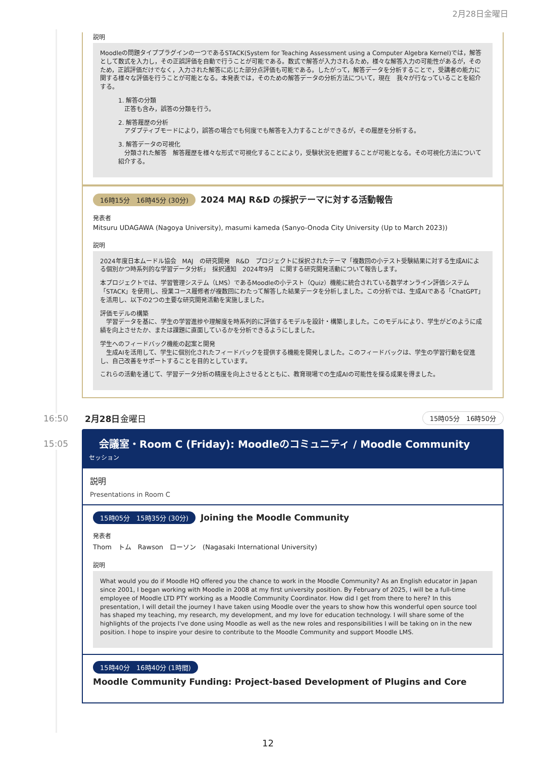2月28日金曜日
説明
Moodleの問題タイププラグインの一つであるSTACK(System for Teaching Assessment using a Computer Algebra Kernel)では，解答として数式を入力し，その正誤評価を自動で行うことが可能である。数式で解答が入力されるため，様々な解答入力の可能性があるが，そのため，正誤評価だけでなく，入力された解答に応じた部分点評価も可能である。したがって，解答データを分析することで，受講者の能力に関する様々な評価を行うことが可能となる。本発表では，そのための解答データの分析方法について，現在　我々が行なっていることを紹介する。
1. 解答の分類
　正答も含み，誤答の分類を行う。
2. 解答履歴の分析
　アダプティブモードにより，誤答の場合でも何度でも解答を入力することができるが，その履歴を分析する。
3. 解答データの可視化
　分類された解答　解答履歴を様々な形式で可視化することにより，受験状況を把握することが可能となる。その可視化方法について紹介する。
16時15分　16時45分 (30分) 2024 MAJ R&D の採択テーマに対する活動報告
発表者
Mitsuru UDAGAWA (Nagoya University), masumi kameda (Sanyo-Onoda City University (Up to March 2023))
説明
2024年度日本ムードル協会　MAJ　の研究開発　R&D　プロジェクトに採択されたテーマ「複数回の小テスト受験結果に対する生成AIによる個別かつ時系列的な学習データ分析」　採択通知　2024年9月　に関する研究開発活動について報告します。
本プロジェクトでは、学習管理システム（LMS）であるMoodleの小テスト（Quiz）機能に統合されている数学オンライン評価システム「STACK」を使用し、授業コース履修者が複数回にわたって解答した結果データを分析しました。この分析では、生成AIである「ChatGPT」を活用し、以下の2つの主要な研究開発活動を実施しました。
評価モデルの構築
　学習データを基に、学生の学習進捗や理解度を時系列的に評価するモデルを設計・構築しました。このモデルにより、学生がどのように成績を向上させたか、または課題に直面しているかを分析できるようにしました。
学生へのフィードバック機能の起案と開発
　生成AIを活用して、学生に個別化されたフィードバックを提供する機能を開発しました。このフィードバックは、学生の学習行動を促進し、自己改善をサポートすることを目的としています。
これらの活動を通じて、学習データ分析の精度を向上させるとともに、教育現場での生成AIの可能性を探る成果を得ました。
16:50
15:05
2月28日金曜日 15時05分　16時50分
会議室・Room C (Friday): Moodleのコミュニティ / Moodle Community
セッション
説明
Presentations in Room C
15時05分　15時35分 (30分) Joining the Moodle Community
発表者
Thom　トム　Rawson　ローソン　(Nagasaki International University)
説明
What would you do if Moodle HQ offered you the chance to work in the Moodle Community? As an English educator in Japan since 2001, I began working with Moodle in 2008 at my first university position. By February of 2025, I will be a full-time employee of Moodle LTD PTY working as a Moodle Community Coordinator. How did I get from there to here? In this presentation, I will detail the journey I have taken using Moodle over the years to show how this wonderful open source tool has shaped my teaching, my research, my development, and my love for education technology. I will share some of the highlights of the projects I've done using Moodle as well as the new roles and responsibilities I will be taking on in the new position. I hope to inspire your desire to contribute to the Moodle Community and support Moodle LMS.
15時40分　16時40分 (1時間)
Moodle Community Funding: Project-based Development of Plugins and Core
12